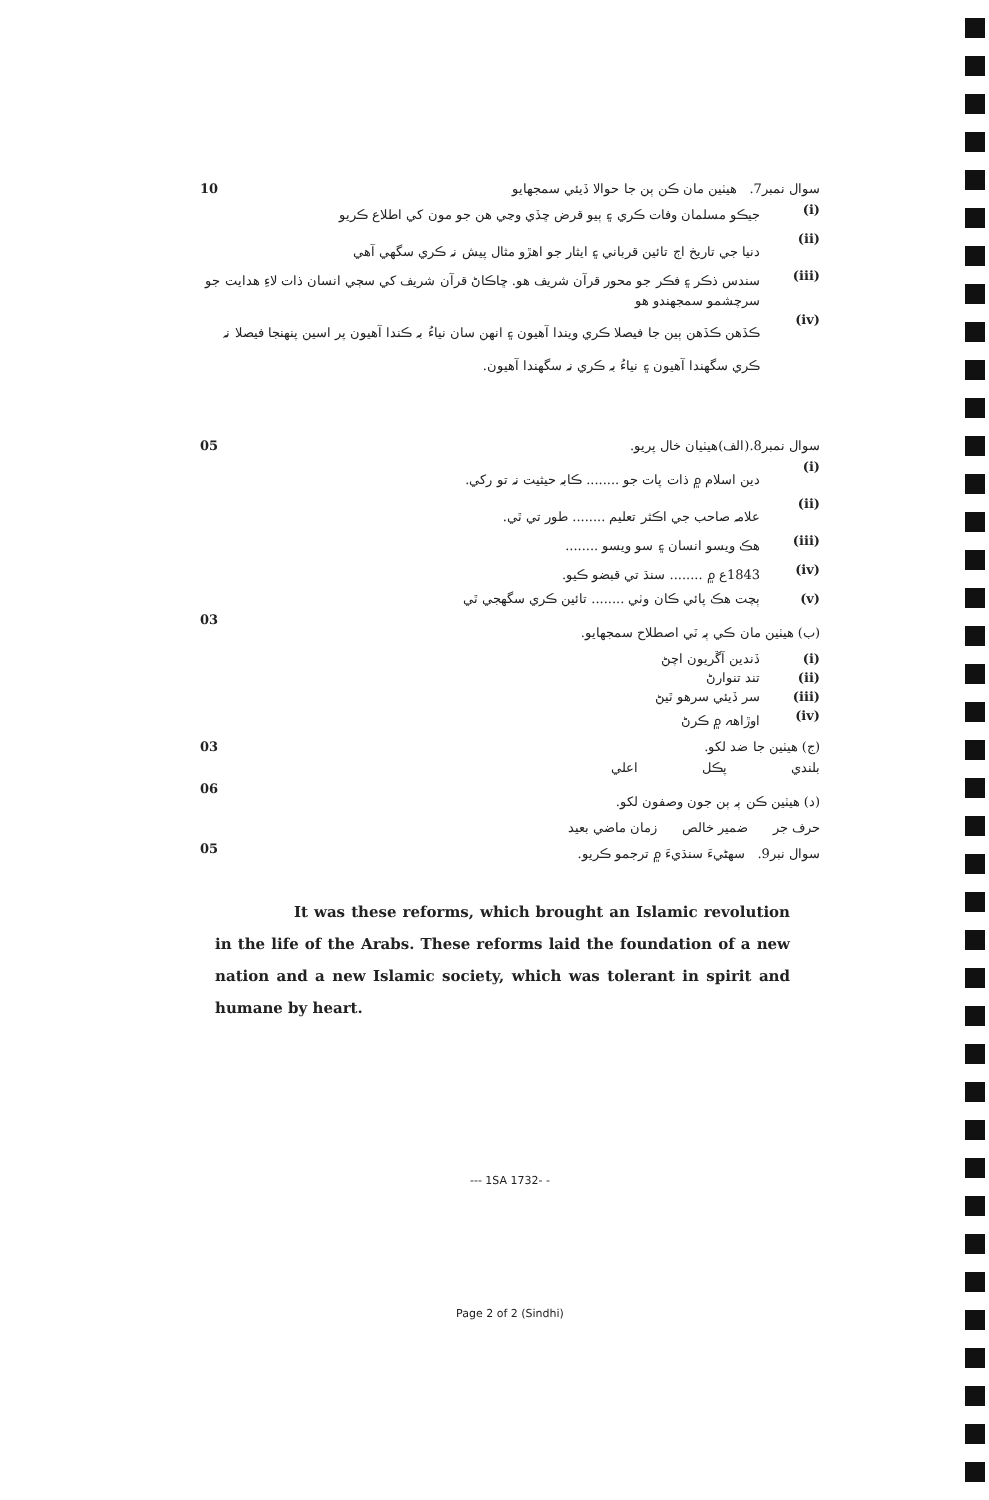10 سوال نمبر7. هيٺين مان ڪن ٻن جا حوالا ڏيئي سمجهايو
(i) جيڪو مسلمان وفات ڪري ۽ ٻيو قرض ڇڏي وڃي هن جو مون کي اطلاع ڪريو
(ii) دنيا جي تاريخ اڄ تائين قرباني ۽ ايثار جو اهڙو مثال پيش نہ ڪري سگهي آهي
(iii) سندس ذڪر ۽ فڪر جو محور قرآن شريف هو. ڇاڪاڻ قرآن شريف کي سڄي انسان ذات لاءِ هدايت جو سرچشمو سمجهندو هو
(iv) ڪڏهن ڪڏهن ٻين جا فيصلا ڪري ويندا آهيون ۽ انهن سان نياءُ بہ ڪندا آهيون پر اسين پنهنجا فيصلا نہ ڪري سگهندا آهيون ۽ نياءُ بہ ڪري نہ سگهندا آهيون.
05 سوال نمبر8.(الف)هيٺيان خال پريو.
(i) دين اسلام ۾ ذات پات جو ........ ڪابہ حيثيت نہ تو رکي.
(ii) علامہ صاحب جي اڪثر تعليم ........ طور تي ٿي.
(iii) هڪ ويسو انسان ۽ سو ويسو ........
(iv) 1843ع ۾ ........ سنڌ تي قبضو ڪيو.
(v) ٻچت هڪ پائي ڪان وٺي ........ تائين ڪري سگهجي ٿي
03 (ب) هيٺين مان ڪي ٻہ ٽي اصطلاح سمجهايو.
(i) ڏندين آڱريون اچڻ
(ii) تند تنوارڻ
(iii) سر ڏيئي سرهو ٿيڻ
(iv) اوڙاهہ ۾ ڪرڻ
03 (ج) هيٺين جا ضد لکو.
بلندي پڪل اعلي
06 (د) هيٺين ڪن ٻہ ٻن جون وصفون لکو.
حرف جر ضمير خالص زمان ماضي بعيد
05 سوال نبر9. سهڻيءَ سنڌيءَ ۾ ترجمو ڪريو.
It was these reforms, which brought an Islamic revolution in the life of the Arabs. These reforms laid the foundation of a new nation and a new Islamic society, which was tolerant in spirit and humane by heart.
--- 1SA 1732- -
Page 2 of 2 (Sindhi)